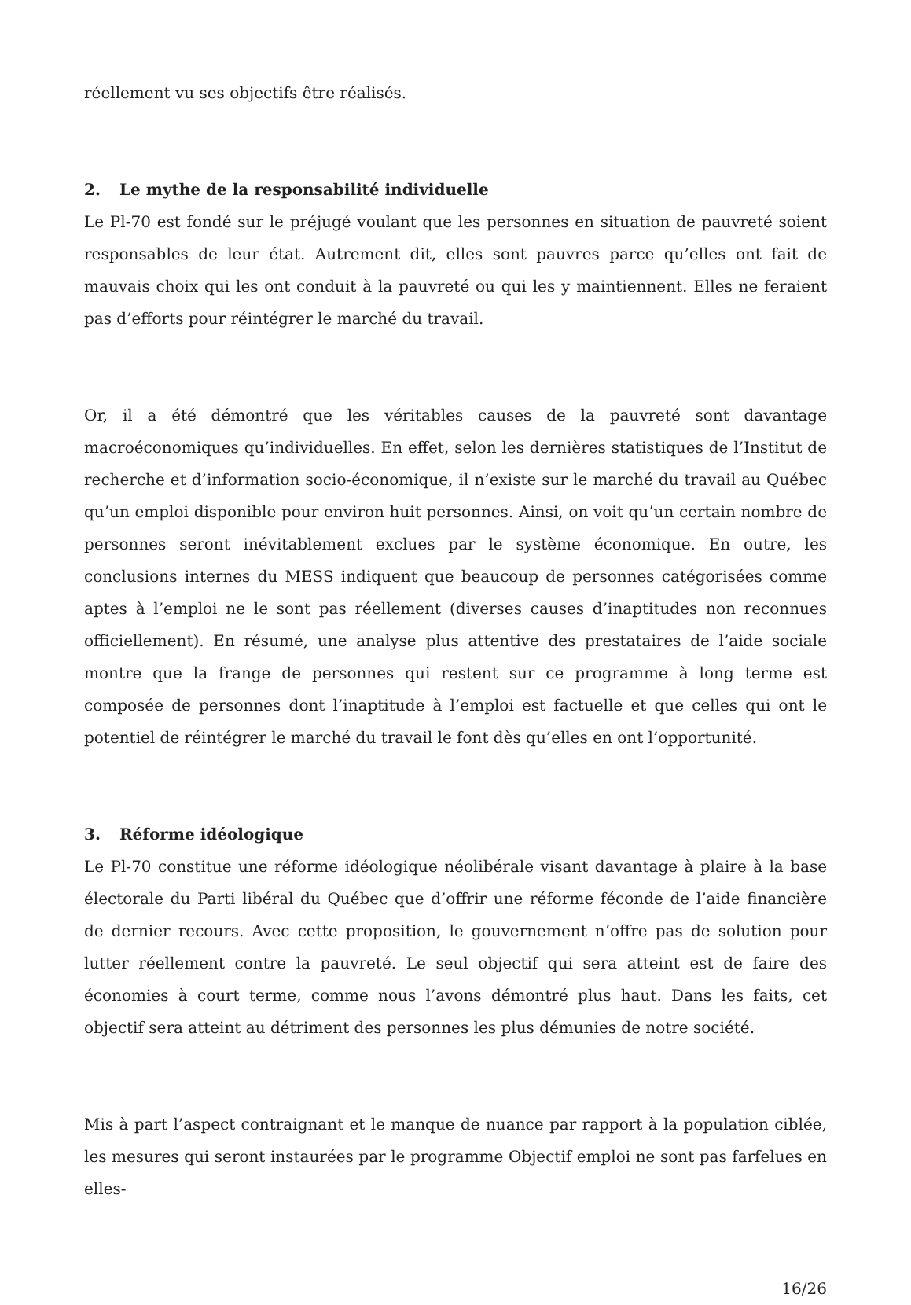réellement vu ses objectifs être réalisés.
2. Le mythe de la responsabilité individuelle
Le Pl-70 est fondé sur le préjugé voulant que les personnes en situation de pauvreté soient responsables de leur état. Autrement dit, elles sont pauvres parce qu’elles ont fait de mauvais choix qui les ont conduit à la pauvreté ou qui les y maintiennent. Elles ne feraient pas d’efforts pour réintégrer le marché du travail.
Or, il a été démontré que les véritables causes de la pauvreté sont davantage macroéconomiques qu’individuelles. En effet, selon les dernières statistiques de l’Institut de recherche et d’information socio-économique, il n’existe sur le marché du travail au Québec qu’un emploi disponible pour environ huit personnes. Ainsi, on voit qu’un certain nombre de personnes seront inévitablement exclues par le système économique. En outre, les conclusions internes du MESS indiquent que beaucoup de personnes catégorisées comme aptes à l’emploi ne le sont pas réellement (diverses causes d’inaptitudes non reconnues officiellement). En résumé, une analyse plus attentive des prestataires de l’aide sociale montre que la frange de personnes qui restent sur ce programme à long terme est composée de personnes dont l’inaptitude à l’emploi est factuelle et que celles qui ont le potentiel de réintégrer le marché du travail le font dès qu’elles en ont l’opportunité.
3. Réforme idéologique
Le Pl-70 constitue une réforme idéologique néolibérale visant davantage à plaire à la base électorale du Parti libéral du Québec que d’offrir une réforme féconde de l’aide financière de dernier recours. Avec cette proposition, le gouvernement n’offre pas de solution pour lutter réellement contre la pauvreté. Le seul objectif qui sera atteint est de faire des économies à court terme, comme nous l’avons démontré plus haut. Dans les faits, cet objectif sera atteint au détriment des personnes les plus démunies de notre société.
Mis à part l’aspect contraignant et le manque de nuance par rapport à la population ciblée, les mesures qui seront instaurées par le programme Objectif emploi ne sont pas farfelues en elles-
16/26